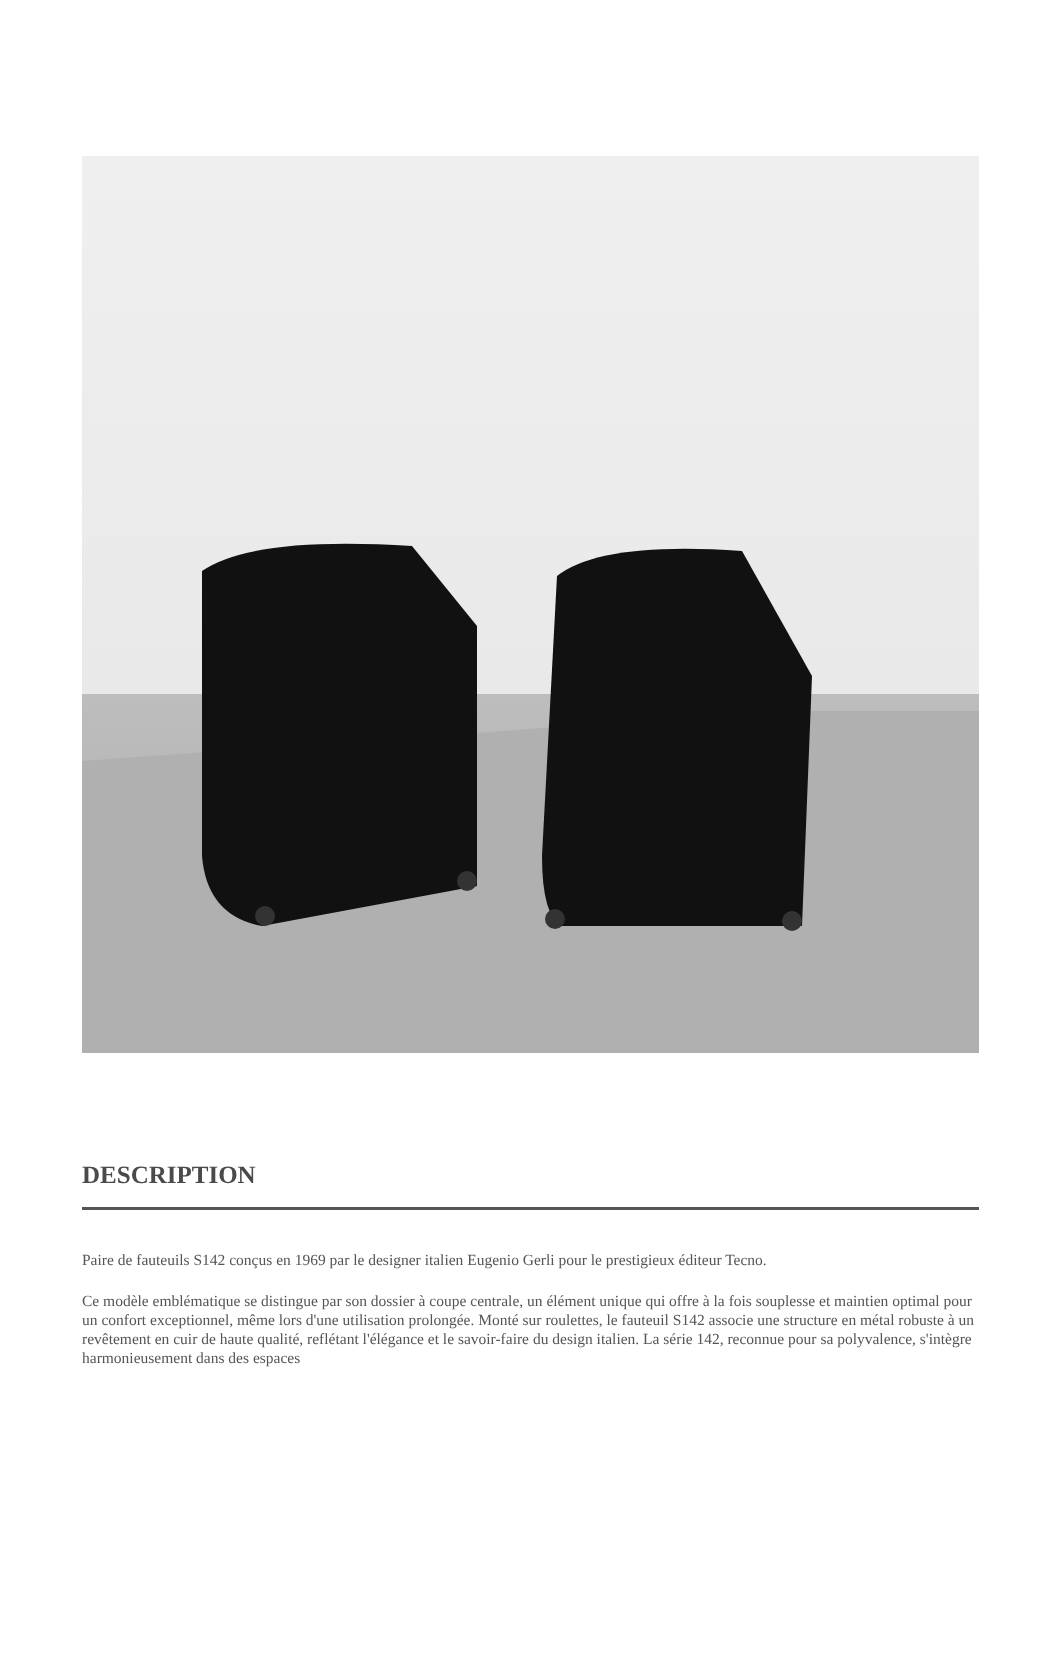DESCRIPTION
Paire de fauteuils S142 conçus en 1969 par le designer italien Eugenio Gerli pour le prestigieux éditeur Tecno.
Ce modèle emblématique se distingue par son dossier à coupe centrale, un élément unique qui offre à la fois souplesse et maintien optimal pour un confort exceptionnel, même lors d'une utilisation prolongée. Monté sur roulettes, le fauteuil S142 associe une structure en métal robuste à un revêtement en cuir de haute qualité, reflétant l'élégance et le savoir-faire du design italien. La série 142, reconnue pour sa polyvalence, s'intègre harmonieusement dans des espaces